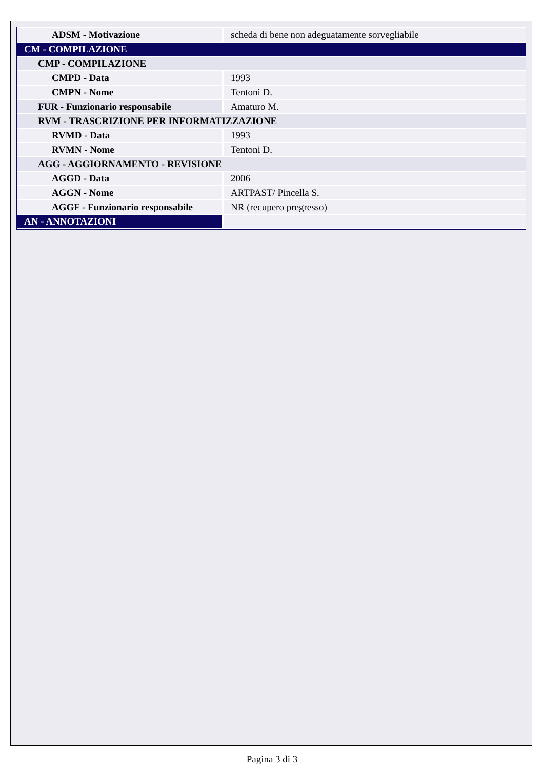| ADSM - Motivazione | scheda di bene non adeguatamente sorvegliabile |
| CM - COMPILAZIONE | |
| CMP - COMPILAZIONE | |
| CMPD - Data | 1993 |
| CMPN - Nome | Tentoni D. |
| FUR - Funzionario responsabile | Amaturo M. |
| RVM - TRASCRIZIONE PER INFORMATIZZAZIONE | |
| RVMD - Data | 1993 |
| RVMN - Nome | Tentoni D. |
| AGG - AGGIORNAMENTO - REVISIONE | |
| AGGD - Data | 2006 |
| AGGN - Nome | ARTPAST/ Pincella S. |
| AGGF - Funzionario responsabile | NR (recupero pregresso) |
| AN - ANNOTAZIONI | |
Pagina 3 di 3